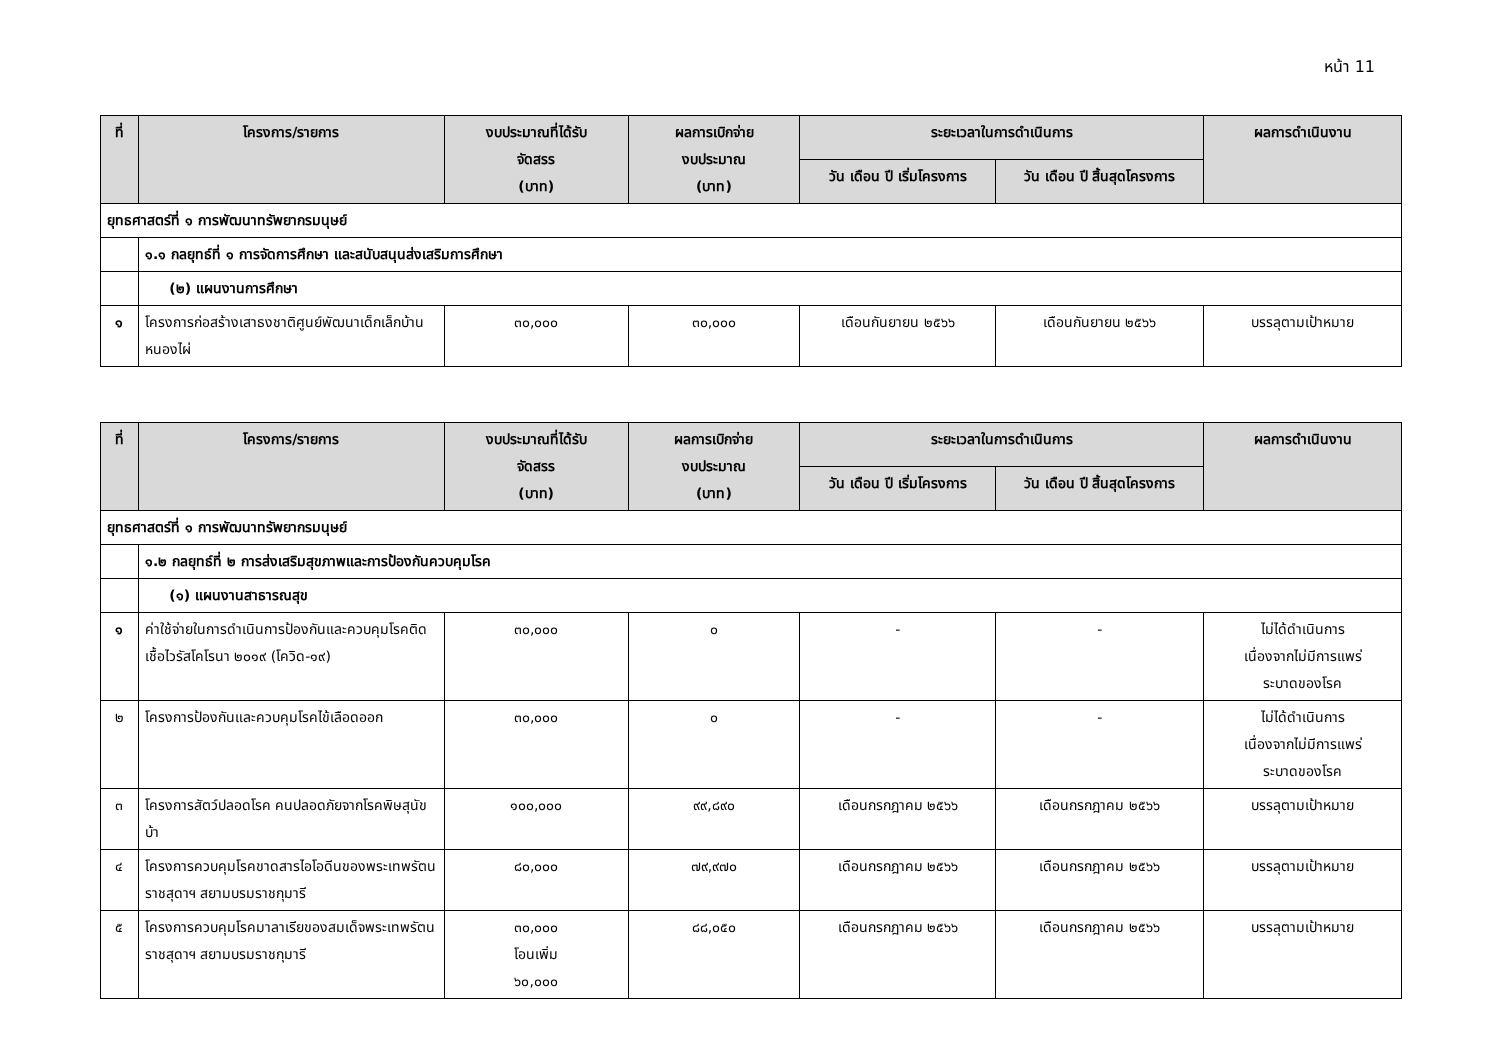หน้า 11
| ที่ | โครงการ/รายการ | งบประมาณที่ได้รับ จัดสรร (บาท) | ผลการเบิกจ่าย งบประมาณ (บาท) | ระยะเวลาในการดำเนินการ | | ผลการดำเนินงาน |
| --- | --- | --- | --- | --- | --- | --- |
| | | | | วัน เดือน ปี เริ่มโครงการ | วัน เดือน ปี สิ้นสุดโครงการ | |
| ยุทธศาสตร์ที่ ๑ การพัฒนาทรัพยากรมนุษย์ | | | | | | |
| | ๑.๑ กลยุทธ์ที่ ๑ การจัดการศึกษา และสนับสนุนส่งเสริมการศึกษา | | | | | |
| | (๒) แผนงานการศึกษา | | | | | |
| ๑ | โครงการก่อสร้างเสาธงชาติศูนย์พัฒนาเด็กเล็กบ้านหนองไผ่ | ๓๐,๐๐๐ | ๓๐,๐๐๐ | เดือนกันยายน ๒๕๖๖ | เดือนกันยายน ๒๕๖๖ | บรรลุตามเป้าหมาย |
| ที่ | โครงการ/รายการ | งบประมาณที่ได้รับ จัดสรร (บาท) | ผลการเบิกจ่าย งบประมาณ (บาท) | ระยะเวลาในการดำเนินการ | | ผลการดำเนินงาน |
| --- | --- | --- | --- | --- | --- | --- |
| | | | | วัน เดือน ปี เริ่มโครงการ | วัน เดือน ปี สิ้นสุดโครงการ | |
| ยุทธศาสตร์ที่ ๑ การพัฒนาทรัพยากรมนุษย์ | | | | | | |
| | ๑.๒ กลยุทธ์ที่ ๒ การส่งเสริมสุขภาพและการป้องกันควบคุมโรค | | | | | |
| | (๑) แผนงานสาธารณสุข | | | | | |
| ๑ | ค่าใช้จ่ายในการดำเนินการป้องกันและควบคุมโรคติดเชื้อไวรัสโคโรนา ๒๐๑๙ (โควิด-๑๙) | ๓๐,๐๐๐ | ๐ | - | - | ไม่ได้ดำเนินการ เนื่องจากไม่มีการแพร่ ระบาดของโรค |
| ๒ | โครงการป้องกันและควบคุมโรคไข้เลือดออก | ๓๐,๐๐๐ | ๐ | - | - | ไม่ได้ดำเนินการ เนื่องจากไม่มีการแพร่ ระบาดของโรค |
| ๓ | โครงการสัตว์ปลอดโรค คนปลอดภัยจากโรคพิษสุนัขบ้า | ๑๐๐,๐๐๐ | ๙๙,๘๙๐ | เดือนกรกฎาคม ๒๕๖๖ | เดือนกรกฎาคม ๒๕๖๖ | บรรลุตามเป้าหมาย |
| ๔ | โครงการควบคุมโรคขาดสารไอโอดีนของพระเทพรัตนราชสุดาฯ สยามบรมราชกุมารี | ๘๐,๐๐๐ | ๗๙,๙๗๐ | เดือนกรกฎาคม ๒๕๖๖ | เดือนกรกฎาคม ๒๕๖๖ | บรรลุตามเป้าหมาย |
| ๕ | โครงการควบคุมโรคมาลาเรียของสมเด็จพระเทพรัตนราชสุดาฯ สยามบรมราชกุมารี | ๓๐,๐๐๐ โอนเพิ่ม ๖๐,๐๐๐ | ๘๘,๐๕๐ | เดือนกรกฎาคม ๒๕๖๖ | เดือนกรกฎาคม ๒๕๖๖ | บรรลุตามเป้าหมาย |